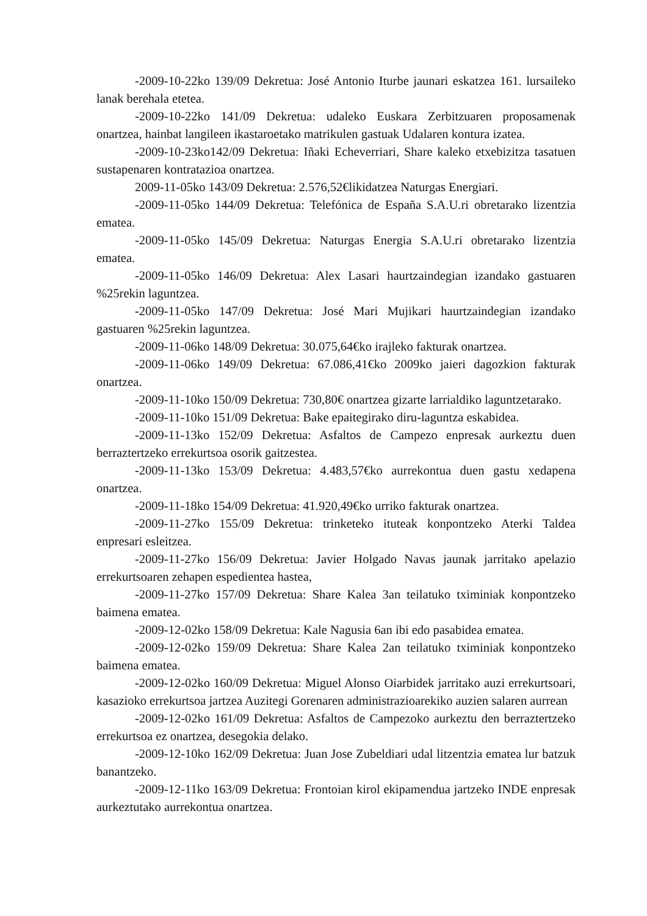-2009-10-22ko 139/09 Dekretua: José Antonio Iturbe jaunari eskatzea 161. lursaileko lanak berehala etetea.
-2009-10-22ko 141/09 Dekretua: udaleko Euskara Zerbitzuaren proposamenak onartzea, hainbat langileen ikastaroetako matrikulen gastuak Udalaren kontura izatea.
-2009-10-23ko142/09 Dekretua: Iñaki Echeverriari, Share kaleko etxebizitza tasatuen sustapenaren kontratazioa onartzea.
2009-11-05ko 143/09 Dekretua: 2.576,52€likidatzea Naturgas Energiari.
-2009-11-05ko 144/09 Dekretua: Telefónica de España S.A.U.ri obretarako lizentzia ematea.
-2009-11-05ko 145/09 Dekretua: Naturgas Energia S.A.U.ri obretarako lizentzia ematea.
-2009-11-05ko 146/09 Dekretua: Alex Lasari haurtzaindegian izandako gastuaren %25rekin laguntzea.
-2009-11-05ko 147/09 Dekretua: José Mari Mujikari haurtzaindegian izandako gastuaren %25rekin laguntzea.
-2009-11-06ko 148/09 Dekretua: 30.075,64€ko irajleko fakturak onartzea.
-2009-11-06ko 149/09 Dekretua: 67.086,41€ko 2009ko jaieri dagozkion fakturak onartzea.
-2009-11-10ko 150/09 Dekretua: 730,80€ onartzea gizarte larrialdiko laguntzetarako.
-2009-11-10ko 151/09 Dekretua: Bake epaitegirako diru-laguntza eskabidea.
-2009-11-13ko 152/09 Dekretua: Asfaltos de Campezo enpresak aurkeztu duen berraztertzeko errekurtsoa osorik gaitzestea.
-2009-11-13ko 153/09 Dekretua: 4.483,57€ko aurrekontua duen gastu xedapena onartzea.
-2009-11-18ko 154/09 Dekretua: 41.920,49€ko urriko fakturak onartzea.
-2009-11-27ko 155/09 Dekretua: trinketeko ituteak konpontzeko Aterki Taldea enpresari esleitzea.
-2009-11-27ko 156/09 Dekretua: Javier Holgado Navas jaunak jarritako apelazio errekurtsoaren zehapen espedientea hastea,
-2009-11-27ko 157/09 Dekretua: Share Kalea 3an teilatuko tximiniak konpontzeko baimena ematea.
-2009-12-02ko 158/09 Dekretua: Kale Nagusia 6an ibi edo pasabidea ematea.
-2009-12-02ko 159/09 Dekretua: Share Kalea 2an teilatuko tximiniak konpontzeko baimena ematea.
-2009-12-02ko 160/09 Dekretua: Miguel Alonso Oiarbidek jarritako auzi errekurtsoari, kasazioko errekurtsoa jartzea Auzitegi Gorenaren administrazioarekiko auzien salaren aurrean
-2009-12-02ko 161/09 Dekretua: Asfaltos de Campezoko aurkeztu den berraztertzeko errekurtsoa ez onartzea, desegokia delako.
-2009-12-10ko 162/09 Dekretua: Juan Jose Zubeldiari udal litzentzia ematea lur batzuk banantzeko.
-2009-12-11ko 163/09 Dekretua: Frontoian kirol ekipamendua jartzeko INDE enpresak aurkeztutako aurrekontua onartzea.